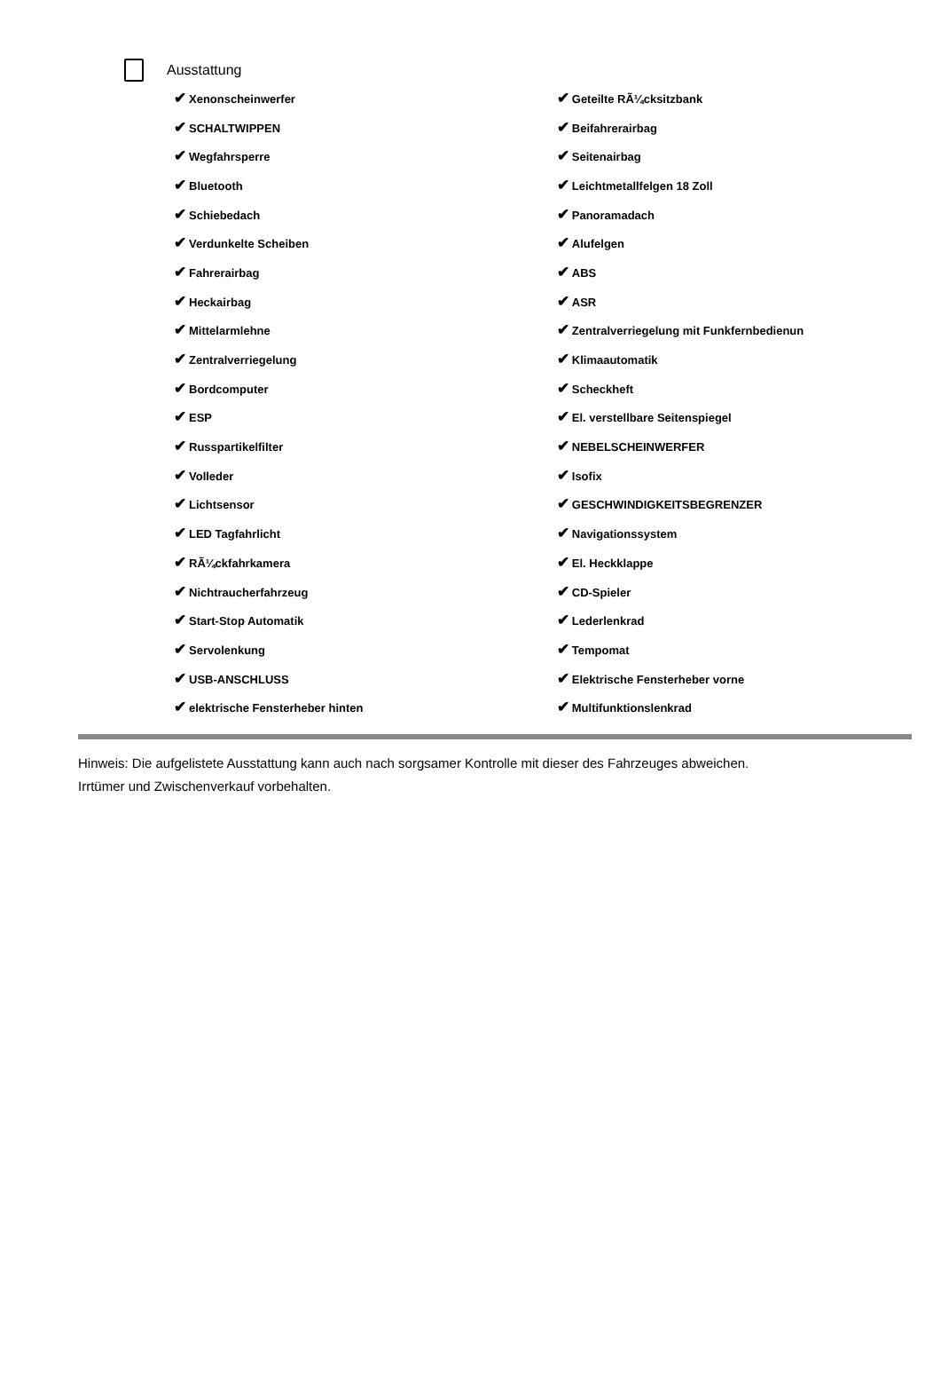Ausstattung
| ✔ Xenonscheinwerfer | ✔ Geteilte RÃ¼cksitzbank |
| ✔ SCHALTWIPPEN | ✔ Beifahrerairbag |
| ✔ Wegfahrsperre | ✔ Seitenairbag |
| ✔ Bluetooth | ✔ Leichtmetallfelgen 18 Zoll |
| ✔ Schiebedach | ✔ Panoramadach |
| ✔ Verdunkelte Scheiben | ✔ Alufelgen |
| ✔ Fahrerairbag | ✔ ABS |
| ✔ Heckairbag | ✔ ASR |
| ✔ Mittelarmlehne | ✔ Zentralverriegelung mit Funkfernbedienun |
| ✔ Zentralverriegelung | ✔ Klimaautomatik |
| ✔ Bordcomputer | ✔ Scheckheft |
| ✔ ESP | ✔ El. verstellbare Seitenspiegel |
| ✔ Russpartikelfilter | ✔ NEBELSCHEINWERFER |
| ✔ Volleder | ✔ Isofix |
| ✔ Lichtsensor | ✔ GESCHWINDIGKEITSBEGRENZER |
| ✔ LED Tagfahrlicht | ✔ Navigationssystem |
| ✔ RÃ¼ckfahrkamera | ✔ El. Heckklappe |
| ✔ Nichtraucherfahrzeug | ✔ CD-Spieler |
| ✔ Start-Stop Automatik | ✔ Lederlenkrad |
| ✔ Servolenkung | ✔ Tempomat |
| ✔ USB-ANSCHLUSS | ✔ Elektrische Fensterheber vorne |
| ✔ elektrische Fensterheber hinten | ✔ Multifunktionslenkrad |
Hinweis: Die aufgelistete Ausstattung kann auch nach sorgsamer Kontrolle mit dieser des Fahrzeuges abweichen. Irrtümer und Zwischenverkauf vorbehalten.